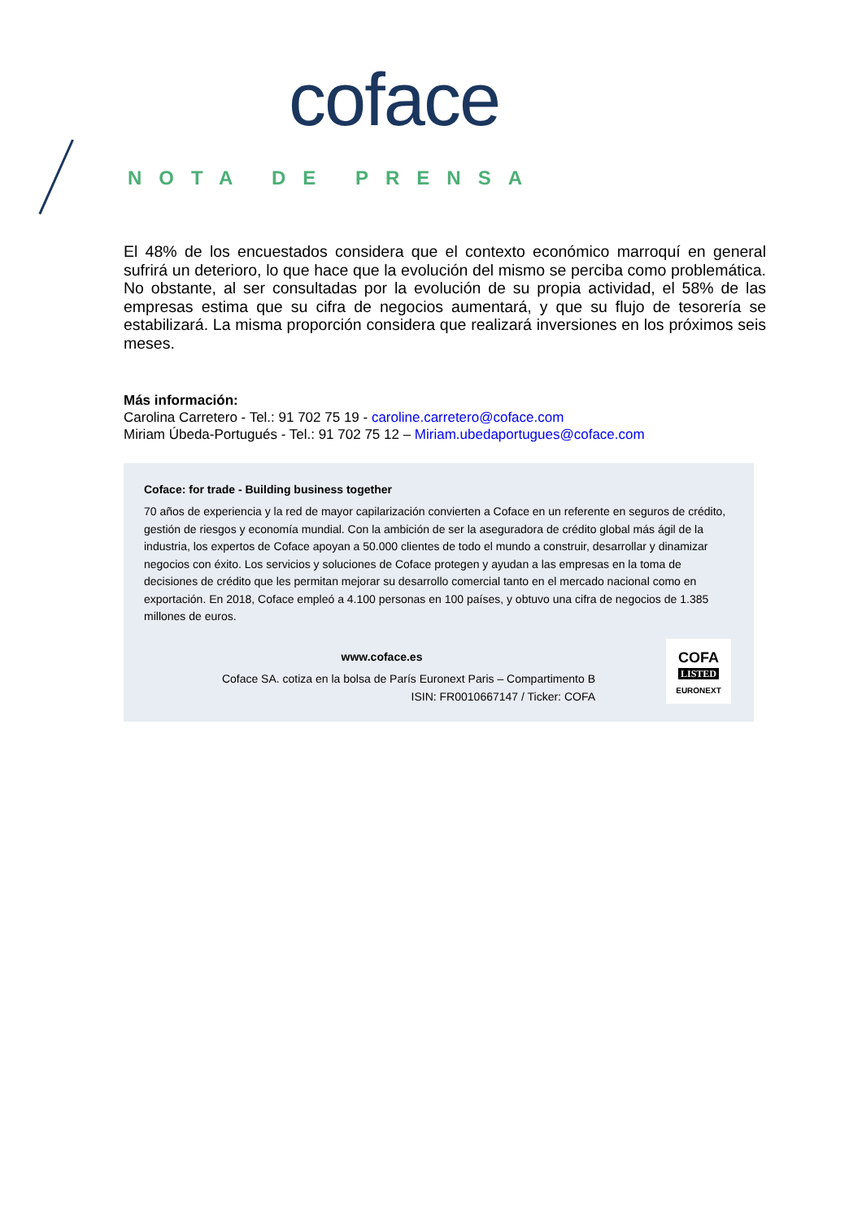coface
NOTA DE PRENSA
El 48% de los encuestados considera que el contexto económico marroquí en general sufrirá un deterioro, lo que hace que la evolución del mismo se perciba como problemática. No obstante, al ser consultadas por la evolución de su propia actividad, el 58% de las empresas estima que su cifra de negocios aumentará, y que su flujo de tesorería se estabilizará. La misma proporción considera que realizará inversiones en los próximos seis meses.
Más información:
Carolina Carretero - Tel.: 91 702 75 19 - caroline.carretero@coface.com
Miriam Úbeda-Portugués - Tel.: 91 702 75 12 – Miriam.ubedaportugues@coface.com
Coface: for trade - Building business together
70 años de experiencia y la red de mayor capilarización convierten a Coface en un referente en seguros de crédito, gestión de riesgos y economía mundial. Con la ambición de ser la aseguradora de crédito global más ágil de la industria, los expertos de Coface apoyan a 50.000 clientes de todo el mundo a construir, desarrollar y dinamizar negocios con éxito. Los servicios y soluciones de Coface protegen y ayudan a las empresas en la toma de decisiones de crédito que les permitan mejorar su desarrollo comercial tanto en el mercado nacional como en exportación. En 2018, Coface empleó a 4.100 personas en 100 países, y obtuvo una cifra de negocios de 1.385 millones de euros.
www.coface.es
Coface SA. cotiza en la bolsa de París Euronext Paris – Compartimento B
ISIN: FR0010667147 / Ticker: COFA
COFA
LISTED
EURONEXT